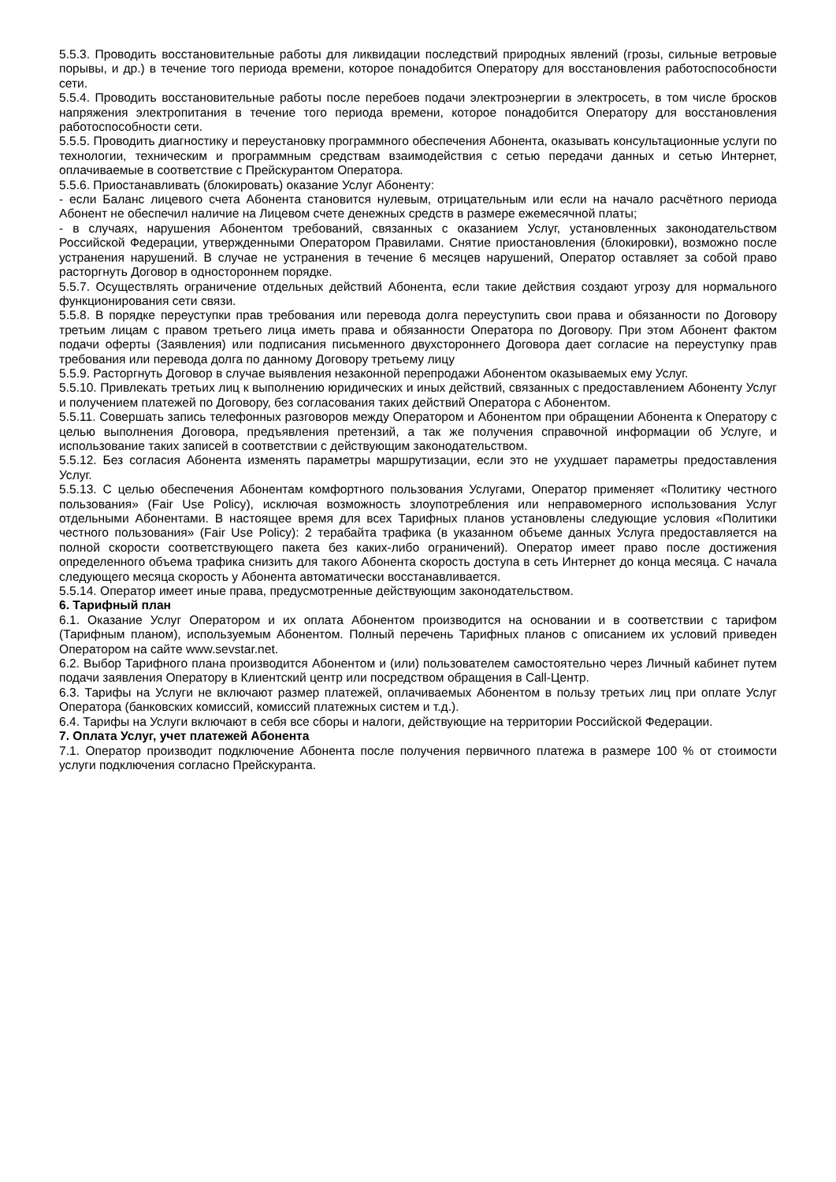5.5.3. Проводить восстановительные работы для ликвидации последствий природных явлений (грозы, сильные ветровые порывы, и др.) в течение того периода времени, которое понадобится Оператору для восстановления работоспособности сети.
5.5.4. Проводить восстановительные работы после перебоев подачи электроэнергии в электросеть, в том числе бросков напряжения электропитания в течение того периода времени, которое понадобится Оператору для восстановления работоспособности сети.
5.5.5. Проводить диагностику и переустановку программного обеспечения Абонента, оказывать консультационные услуги по технологии, техническим и программным средствам взаимодействия с сетью передачи данных и сетью Интернет, оплачиваемые в соответствие с Прейскурантом Оператора.
5.5.6. Приостанавливать (блокировать) оказание Услуг Абоненту:
- если Баланс лицевого счета Абонента становится нулевым, отрицательным или если на начало расчётного периода Абонент не обеспечил наличие на Лицевом счете денежных средств в размере ежемесячной платы;
- в случаях, нарушения Абонентом требований, связанных с оказанием Услуг, установленных законодательством Российской Федерации, утвержденными Оператором Правилами. Снятие приостановления (блокировки), возможно после устранения нарушений. В случае не устранения в течение 6 месяцев нарушений, Оператор оставляет за собой право расторгнуть Договор в одностороннем порядке.
5.5.7. Осуществлять ограничение отдельных действий Абонента, если такие действия создают угрозу для нормального функционирования сети связи.
5.5.8. В порядке переуступки прав требования или перевода долга переуступить свои права и обязанности по Договору третьим лицам с правом третьего лица иметь права и обязанности Оператора по Договору. При этом Абонент фактом подачи оферты (Заявления) или подписания письменного двухстороннего Договора дает согласие на переуступку прав требования или перевода долга по данному Договору третьему лицу
5.5.9. Расторгнуть Договор в случае выявления незаконной перепродажи Абонентом оказываемых ему Услуг.
5.5.10. Привлекать третьих лиц к выполнению юридических и иных действий, связанных с предоставлением Абоненту Услуг и получением платежей по Договору, без согласования таких действий Оператора с Абонентом.
5.5.11. Совершать запись телефонных разговоров между Оператором и Абонентом при обращении Абонента к Оператору с целью выполнения Договора, предъявления претензий, а так же получения справочной информации об Услуге, и использование таких записей в соответствии с действующим законодательством.
5.5.12. Без согласия Абонента изменять параметры маршрутизации, если это не ухудшает параметры предоставления Услуг.
5.5.13. С целью обеспечения Абонентам комфортного пользования Услугами, Оператор применяет «Политику честного пользования» (Fair Use Policy), исключая возможность злоупотребления или неправомерного использования Услуг отдельными Абонентами. В настоящее время для всех Тарифных планов установлены следующие условия «Политики честного пользования» (Fair Use Policy): 2 терабайта трафика (в указанном объеме данных Услуга предоставляется на полной скорости соответствующего пакета без каких-либо ограничений). Оператор имеет право после достижения определенного объема трафика снизить для такого Абонента скорость доступа в сеть Интернет до конца месяца. С начала следующего месяца скорость у Абонента автоматически восстанавливается.
5.5.14. Оператор имеет иные права, предусмотренные действующим законодательством.
6. Тарифный план
6.1. Оказание Услуг Оператором и их оплата Абонентом производится на основании и в соответствии с тарифом (Тарифным планом), используемым Абонентом. Полный перечень Тарифных планов с описанием их условий приведен Оператором на сайте www.sevstar.net.
6.2. Выбор Тарифного плана производится Абонентом и (или) пользователем самостоятельно через Личный кабинет путем подачи заявления Оператору в Клиентский центр или посредством обращения в Call-Центр.
6.3. Тарифы на Услуги не включают размер платежей, оплачиваемых Абонентом в пользу третьих лиц при оплате Услуг Оператора (банковских комиссий, комиссий платежных систем и т.д.).
6.4. Тарифы на Услуги включают в себя все сборы и налоги, действующие на территории Российской Федерации.
7. Оплата Услуг, учет платежей Абонента
7.1. Оператор производит подключение Абонента после получения первичного платежа в размере 100 % от стоимости услуги подключения согласно Прейскуранта.